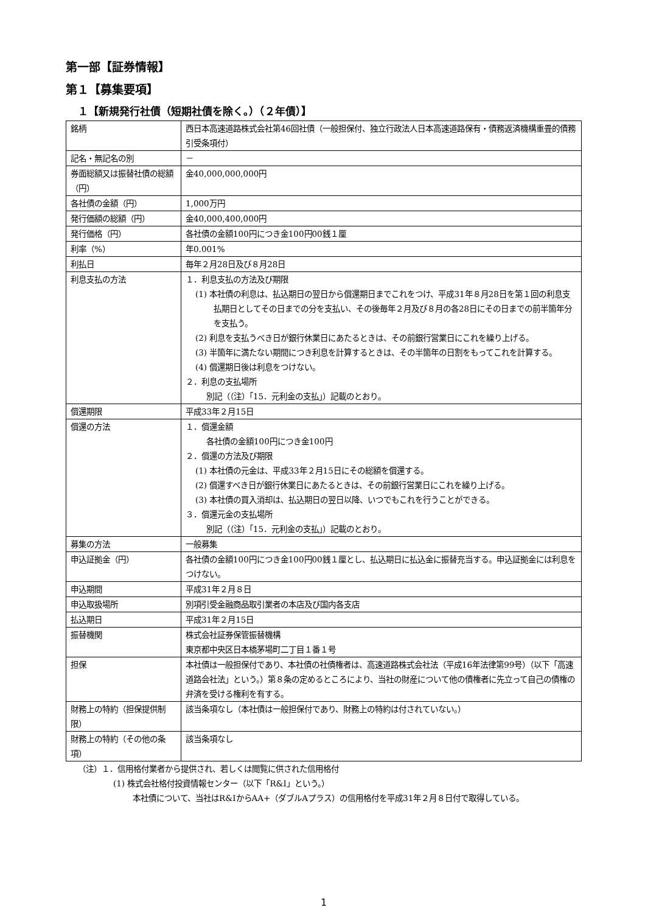第一部【証券情報】
第１【募集要項】
１【新規発行社債（短期社債を除く。）（２年債）】
| 銘柄 | 西日本高速道路株式会社第46回社債（一般担保付、独立行政法人日本高速道路保有・債務返済機構重畳的債務引受条項付） |
| 記名・無記名の別 | － |
| 券面総額又は振替社債の総額（円） | 金40,000,000,000円 |
| 各社債の金額（円） | 1,000万円 |
| 発行価額の総額（円） | 金40,000,400,000円 |
| 発行価格（円） | 各社債の金額100円につき金100円00銭１厘 |
| 利率（%） | 年0.001% |
| 利払日 | 毎年２月28日及び８月28日 |
| 利息支払の方法 | １．利息支払の方法及び期限 (1) 本社債の利息は、払込期日の翌日から償還期日までこれをつけ、平成31年８月28日を第１回の利息支払期日としてその日までの分を支払い、その後毎年２月及び８月の各28日にその日までの前半箇年分を支払う。 (2) 利息を支払うべき日が銀行休業日にあたるときは、その前銀行営業日にこれを繰り上げる。 (3) 半箇年に満たない期間につき利息を計算するときは、その半箇年の日割をもってこれを計算する。 (4) 償還期日後は利息をつけない。 ２．利息の支払場所 別記（（注）「15．元利金の支払」）記載のとおり。 |
| 償還期限 | 平成33年２月15日 |
| 償還の方法 | １．償還金額 各社債の金額100円につき金100円 ２．償還の方法及び期限 (1) 本社債の元金は、平成33年２月15日にその総額を償還する。 (2) 償還すべき日が銀行休業日にあたるときは、その前銀行営業日にこれを繰り上げる。 (3) 本社債の買入消却は、払込期日の翌日以降、いつでもこれを行うことができる。 ３．償還元金の支払場所 別記（（注）「15．元利金の支払」）記載のとおり。 |
| 募集の方法 | 一般募集 |
| 申込証拠金（円） | 各社債の金額100円につき金100円00銭１厘とし、払込期日に払込金に振替充当する。申込証拠金には利息をつけない。 |
| 申込期間 | 平成31年２月８日 |
| 申込取扱場所 | 別項引受金融商品取引業者の本店及び国内各支店 |
| 払込期日 | 平成31年２月15日 |
| 振替機関 | 株式会社証券保管振替機構 東京都中央区日本橋茅場町二丁目１番１号 |
| 担保 | 本社債は一般担保付であり、本社債の社債権者は、高速道路株式会社法（平成16年法律第99号）（以下「高速道路会社法」という。）第８条の定めるところにより、当社の財産について他の債権者に先立って自己の債権の弁済を受ける権利を有する。 |
| 財務上の特約（担保提供制限） | 該当条項なし（本社債は一般担保付であり、財務上の特約は付されていない。） |
| 財務上の特約（その他の条項） | 該当条項なし |
（注）１．信用格付業者から提供され、若しくは閲覧に供された信用格付
(1) 株式会社格付投資情報センター（以下「R&I」という。）
本社債について、当社はR&IからAA+（ダブルAプラス）の信用格付を平成31年２月８日付で取得している。
1